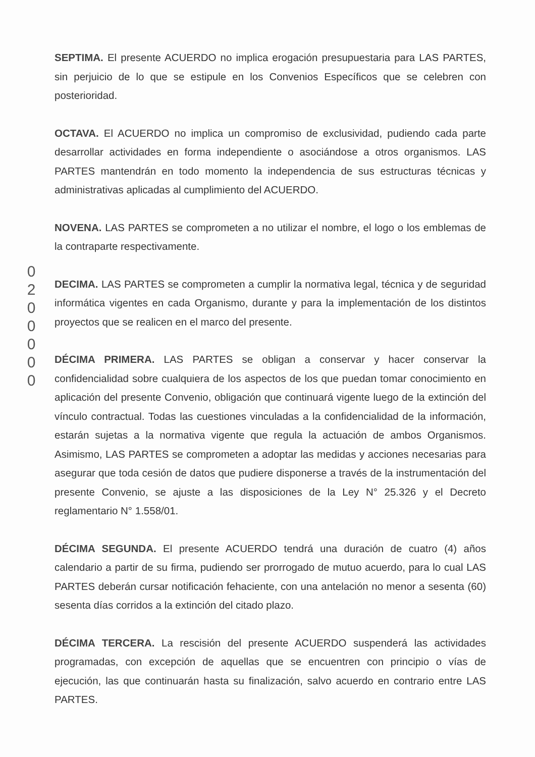SEPTIMA. El presente ACUERDO no implica erogación presupuestaria para LAS PARTES, sin perjuicio de lo que se estipule en los Convenios Específicos que se celebren con posterioridad.
OCTAVA. El ACUERDO no implica un compromiso de exclusividad, pudiendo cada parte desarrollar actividades en forma independiente o asociándose a otros organismos. LAS PARTES mantendrán en todo momento la independencia de sus estructuras técnicas y administrativas aplicadas al cumplimiento del ACUERDO.
NOVENA. LAS PARTES se comprometen a no utilizar el nombre, el logo o los emblemas de la contraparte respectivamente.
DECIMA. LAS PARTES se comprometen a cumplir la normativa legal, técnica y de seguridad informática vigentes en cada Organismo, durante y para la implementación de los distintos proyectos que se realicen en el marco del presente.
DÉCIMA PRIMERA. LAS PARTES se obligan a conservar y hacer conservar la confidencialidad sobre cualquiera de los aspectos de los que puedan tomar conocimiento en aplicación del presente Convenio, obligación que continuará vigente luego de la extinción del vínculo contractual. Todas las cuestiones vinculadas a la confidencialidad de la información, estarán sujetas a la normativa vigente que regula la actuación de ambos Organismos. Asimismo, LAS PARTES se comprometen a adoptar las medidas y acciones necesarias para asegurar que toda cesión de datos que pudiere disponerse a través de la instrumentación del presente Convenio, se ajuste a las disposiciones de la Ley N° 25.326 y el Decreto reglamentario N° 1.558/01.
DÉCIMA SEGUNDA. El presente ACUERDO tendrá una duración de cuatro (4) años calendario a partir de su firma, pudiendo ser prorrogado de mutuo acuerdo, para lo cual LAS PARTES deberán cursar notificación fehaciente, con una antelación no menor a sesenta (60) sesenta días corridos a la extinción del citado plazo.
DÉCIMA TERCERA. La rescisión del presente ACUERDO suspenderá las actividades programadas, con excepción de aquellas que se encuentren con principio o vías de ejecución, las que continuarán hasta su finalización, salvo acuerdo en contrario entre LAS PARTES.
0
2
0
0
0
0
0